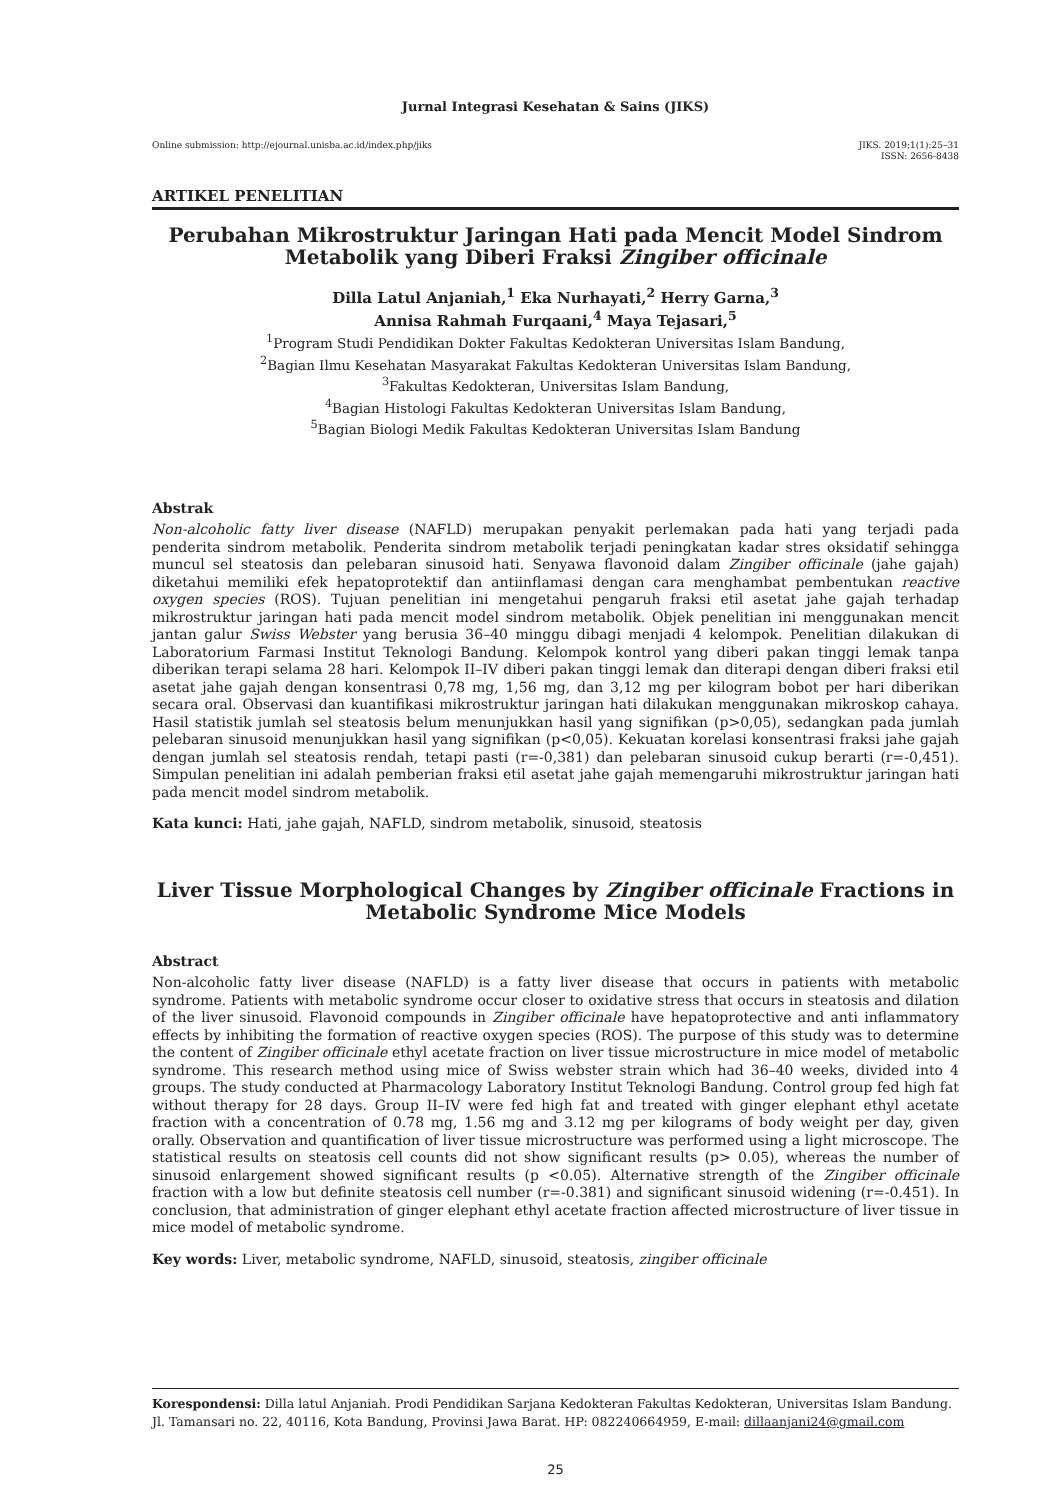Jurnal Integrasi Kesehatan & Sains (JIKS)
Online submission: http://ejournal.unisba.ac.id/index.php/jiks JIKS. 2019;1(1):25–31
ISSN: 2656-8438
ARTIKEL PENELITIAN
Perubahan Mikrostruktur Jaringan Hati pada Mencit Model Sindrom Metabolik yang Diberi Fraksi Zingiber officinale
Dilla Latul Anjaniah,<sup>1</sup> Eka Nurhayati,<sup>2</sup> Herry Garna,<sup>3</sup>
Annisa Rahmah Furqaani,<sup>4</sup> Maya Tejasari,<sup>5</sup>
<sup>1</sup> Program Studi Pendidikan Dokter Fakultas Kedokteran Universitas Islam Bandung,
<sup>2</sup> Bagian Ilmu Kesehatan Masyarakat Fakultas Kedokteran Universitas Islam Bandung,
<sup>3</sup> Fakultas Kedokteran, Universitas Islam Bandung,
<sup>4</sup> Bagian Histologi Fakultas Kedokteran Universitas Islam Bandung,
<sup>5</sup> Bagian Biologi Medik Fakultas Kedokteran Universitas Islam Bandung
Abstrak
Non-alcoholic fatty liver disease (NAFLD) merupakan penyakit perlemakan pada hati yang terjadi pada penderita sindrom metabolik. Penderita sindrom metabolik terjadi peningkatan kadar stres oksidatif sehingga muncul sel steatosis dan pelebaran sinusoid hati. Senyawa flavonoid dalam Zingiber officinale (jahe gajah) diketahui memiliki efek hepatoprotektif dan antiinflamasi dengan cara menghambat pembentukan reactive oxygen species (ROS). Tujuan penelitian ini mengetahui pengaruh fraksi etil asetat jahe gajah terhadap mikrostruktur jaringan hati pada mencit model sindrom metabolik. Objek penelitian ini menggunakan mencit jantan galur Swiss Webster yang berusia 36–40 minggu dibagi menjadi 4 kelompok. Penelitian dilakukan di Laboratorium Farmasi Institut Teknologi Bandung. Kelompok kontrol yang diberi pakan tinggi lemak tanpa diberikan terapi selama 28 hari. Kelompok II–IV diberi pakan tinggi lemak dan diterapi dengan diberi fraksi etil asetat jahe gajah dengan konsentrasi 0,78 mg, 1,56 mg, dan 3,12 mg per kilogram bobot per hari diberikan secara oral. Observasi dan kuantifikasi mikrostruktur jaringan hati dilakukan menggunakan mikroskop cahaya. Hasil statistik jumlah sel steatosis belum menunjukkan hasil yang signifikan (p>0,05), sedangkan pada jumlah pelebaran sinusoid menunjukkan hasil yang signifikan (p<0,05). Kekuatan korelasi konsentrasi fraksi jahe gajah dengan jumlah sel steatosis rendah, tetapi pasti (r=-0,381) dan pelebaran sinusoid cukup berarti (r=-0,451). Simpulan penelitian ini adalah pemberian fraksi etil asetat jahe gajah memengaruhi mikrostruktur jaringan hati pada mencit model sindrom metabolik.
Kata kunci: Hati, jahe gajah, NAFLD, sindrom metabolik, sinusoid, steatosis
Liver Tissue Morphological Changes by Zingiber officinale Fractions in Metabolic Syndrome Mice Models
Abstract
Non-alcoholic fatty liver disease (NAFLD) is a fatty liver disease that occurs in patients with metabolic syndrome. Patients with metabolic syndrome occur closer to oxidative stress that occurs in steatosis and dilation of the liver sinusoid. Flavonoid compounds in Zingiber officinale have hepatoprotective and anti inflammatory effects by inhibiting the formation of reactive oxygen species (ROS). The purpose of this study was to determine the content of Zingiber officinale ethyl acetate fraction on liver tissue microstructure in mice model of metabolic syndrome. This research method using mice of Swiss webster strain which had 36–40 weeks, divided into 4 groups. The study conducted at Pharmacology Laboratory Institut Teknologi Bandung. Control group fed high fat without therapy for 28 days. Group II–IV were fed high fat and treated with ginger elephant ethyl acetate fraction with a concentration of 0.78 mg, 1.56 mg and 3.12 mg per kilograms of body weight per day, given orally. Observation and quantification of liver tissue microstructure was performed using a light microscope. The statistical results on steatosis cell counts did not show significant results (p> 0.05), whereas the number of sinusoid enlargement showed significant results (p <0.05). Alternative strength of the Zingiber officinale fraction with a low but definite steatosis cell number (r=-0.381) and significant sinusoid widening (r=-0.451). In conclusion, that administration of ginger elephant ethyl acetate fraction affected microstructure of liver tissue in mice model of metabolic syndrome.
Key words: Liver, metabolic syndrome, NAFLD, sinusoid, steatosis, zingiber officinale
Korespondensi: Dilla latul Anjaniah. Prodi Pendidikan Sarjana Kedokteran Fakultas Kedokteran, Universitas Islam Bandung. Jl. Tamansari no. 22, 40116, Kota Bandung, Provinsi Jawa Barat. HP: 082240664959, E-mail: dillaanjani24@gmail.com
25